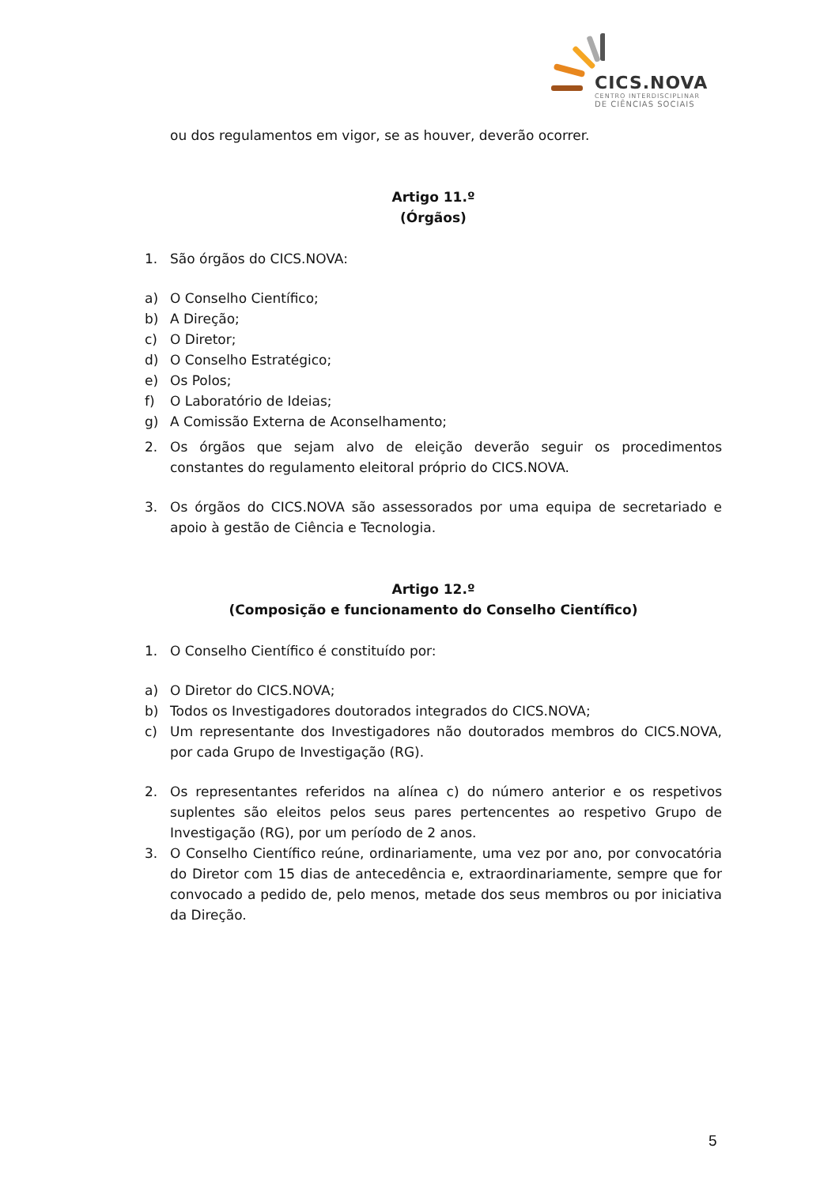CICS.NOVA
CENTRO INTERDISCIPLINAR
DE CIÊNCIAS SOCIAIS
ou dos regulamentos em vigor, se as houver, deverão ocorrer.
Artigo 11.º
(Órgãos)
1. São órgãos do CICS.NOVA:
a) O Conselho Científico;
b) A Direção;
c) O Diretor;
d) O Conselho Estratégico;
e) Os Polos;
f) O Laboratório de Ideias;
g) A Comissão Externa de Aconselhamento;
2. Os órgãos que sejam alvo de eleição deverão seguir os procedimentos constantes do regulamento eleitoral próprio do CICS.NOVA.
3. Os órgãos do CICS.NOVA são assessorados por uma equipa de secretariado e apoio à gestão de Ciência e Tecnologia.
Artigo 12.º
(Composição e funcionamento do Conselho Científico)
1. O Conselho Científico é constituído por:
a) O Diretor do CICS.NOVA;
b) Todos os Investigadores doutorados integrados do CICS.NOVA;
c) Um representante dos Investigadores não doutorados membros do CICS.NOVA, por cada Grupo de Investigação (RG).
2. Os representantes referidos na alínea c) do número anterior e os respetivos suplentes são eleitos pelos seus pares pertencentes ao respetivo Grupo de Investigação (RG), por um período de 2 anos.
3. O Conselho Científico reúne, ordinariamente, uma vez por ano, por convocatória do Diretor com 15 dias de antecedência e, extraordinariamente, sempre que for convocado a pedido de, pelo menos, metade dos seus membros ou por iniciativa da Direção.
5